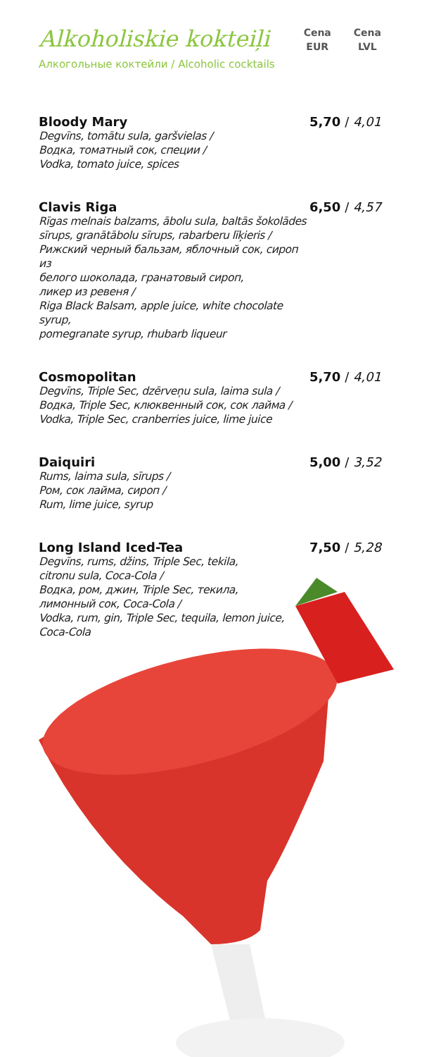Alkoholiskie kokteiļi
Алкогольные коктейли / Alcoholic cocktails
Cena
EUR
Cena
LVL
Bloody Mary
Degvīns, tomātu sula, garšvielas /
Водка, томатный сок, специи /
Vodka, tomato juice, spices
5,70 / 4,01
Clavis Riga
Rīgas melnais balzams, ābolu sula, baltās šokolādes
sīrups, granātābolu sīrups, rabarberu līķieris /
Рижский черный бальзам, яблочный сок, сироп из
белого шоколада, гранатовый сироп,
ликер из ревеня /
Riga Black Balsam, apple juice, white chocolate syrup,
pomegranate syrup, rhubarb liqueur
6,50 / 4,57
Cosmopolitan
Degvīns, Triple Sec, dzērveņu sula, laima sula /
Водка, Triple Sec, клюквенный сок, сок лайма /
Vodka, Triple Sec, cranberries juice, lime juice
5,70 / 4,01
Daiquiri
Rums, laima sula, sīrups /
Ром, сок лайма, сироп /
Rum, lime juice, syrup
5,00 / 3,52
Long Island Iced-Tea
Degvīns, rums, džins, Triple Sec, tekila,
citronu sula, Coca-Cola /
Водка, ром, джин, Triple Sec, текила,
лимонный сок, Coca-Cola /
Vodka, rum, gin, Triple Sec, tequila, lemon juice, Coca-Cola
7,50 / 5,28